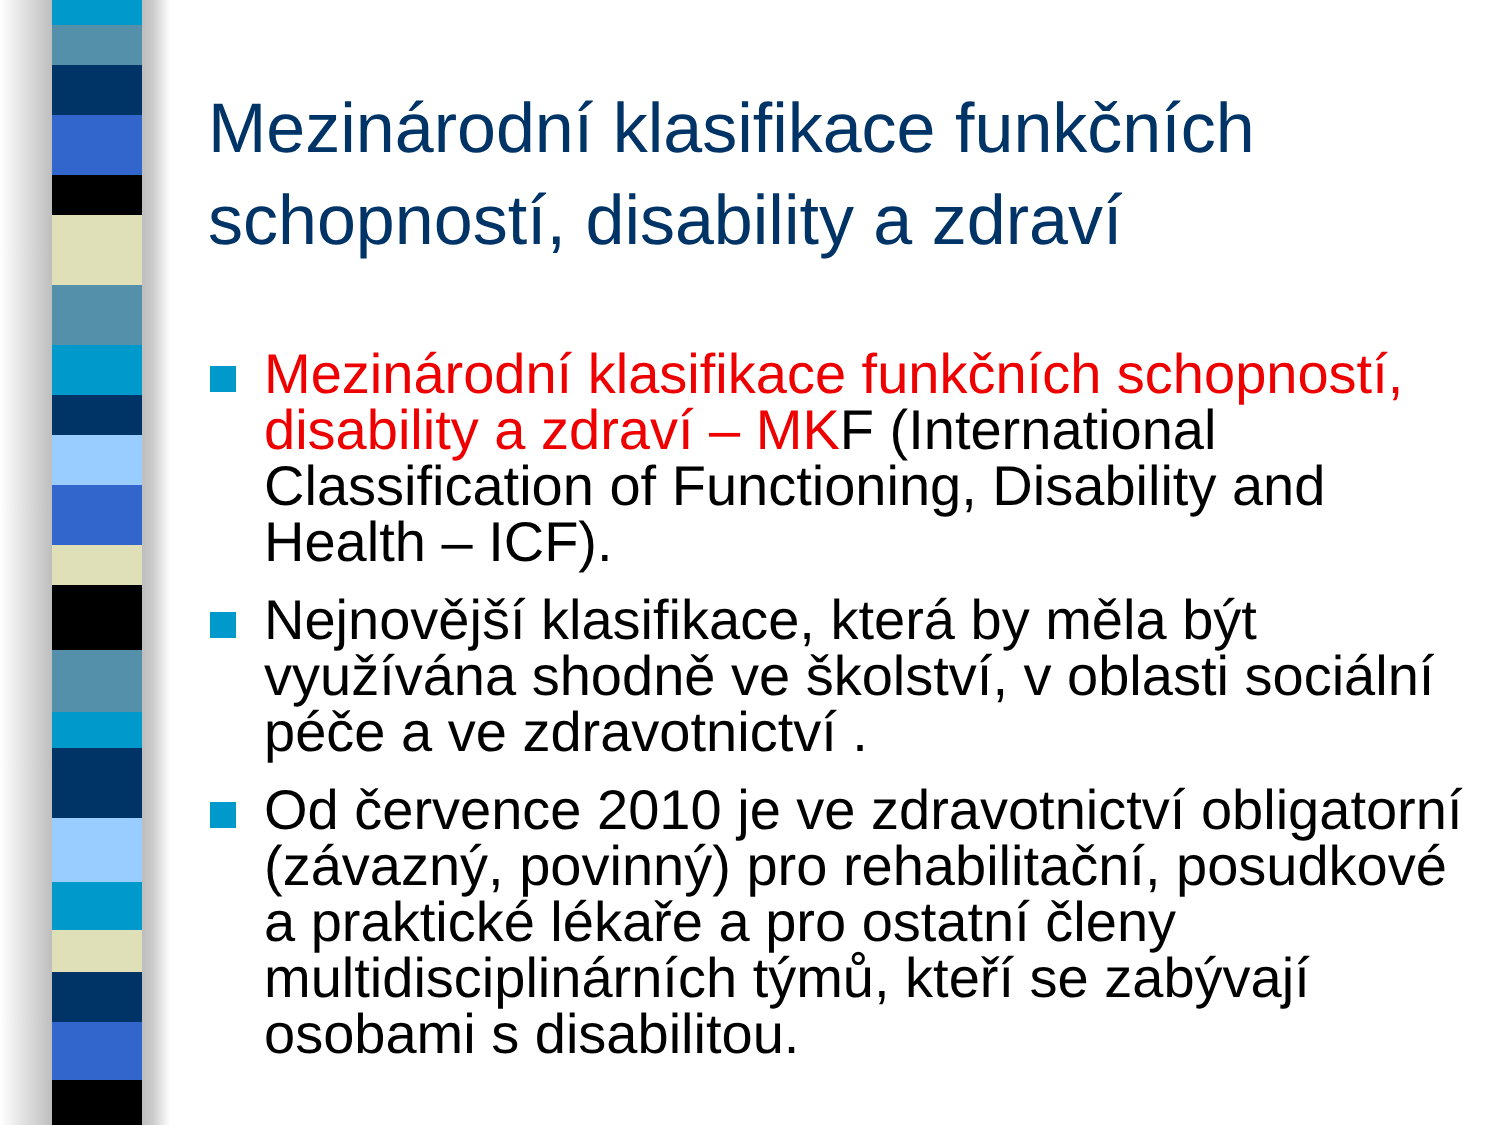Mezinárodní klasifikace funkčních schopností, disability a zdraví
Mezinárodní klasifikace funkčních schopností, disability a zdraví – MKF (International Classification of Functioning, Disability and Health – ICF).
Nejnovější klasifikace, která by měla být využívána shodně ve školství, v oblasti sociální péče a ve zdravotnictví .
Od července 2010 je ve zdravotnictví obligatorní (závazný, povinný) pro rehabilitační, posudkové a praktické lékaře a pro ostatní členy multidisciplinárních týmů, kteří se zabývají osobami s disabilitou.